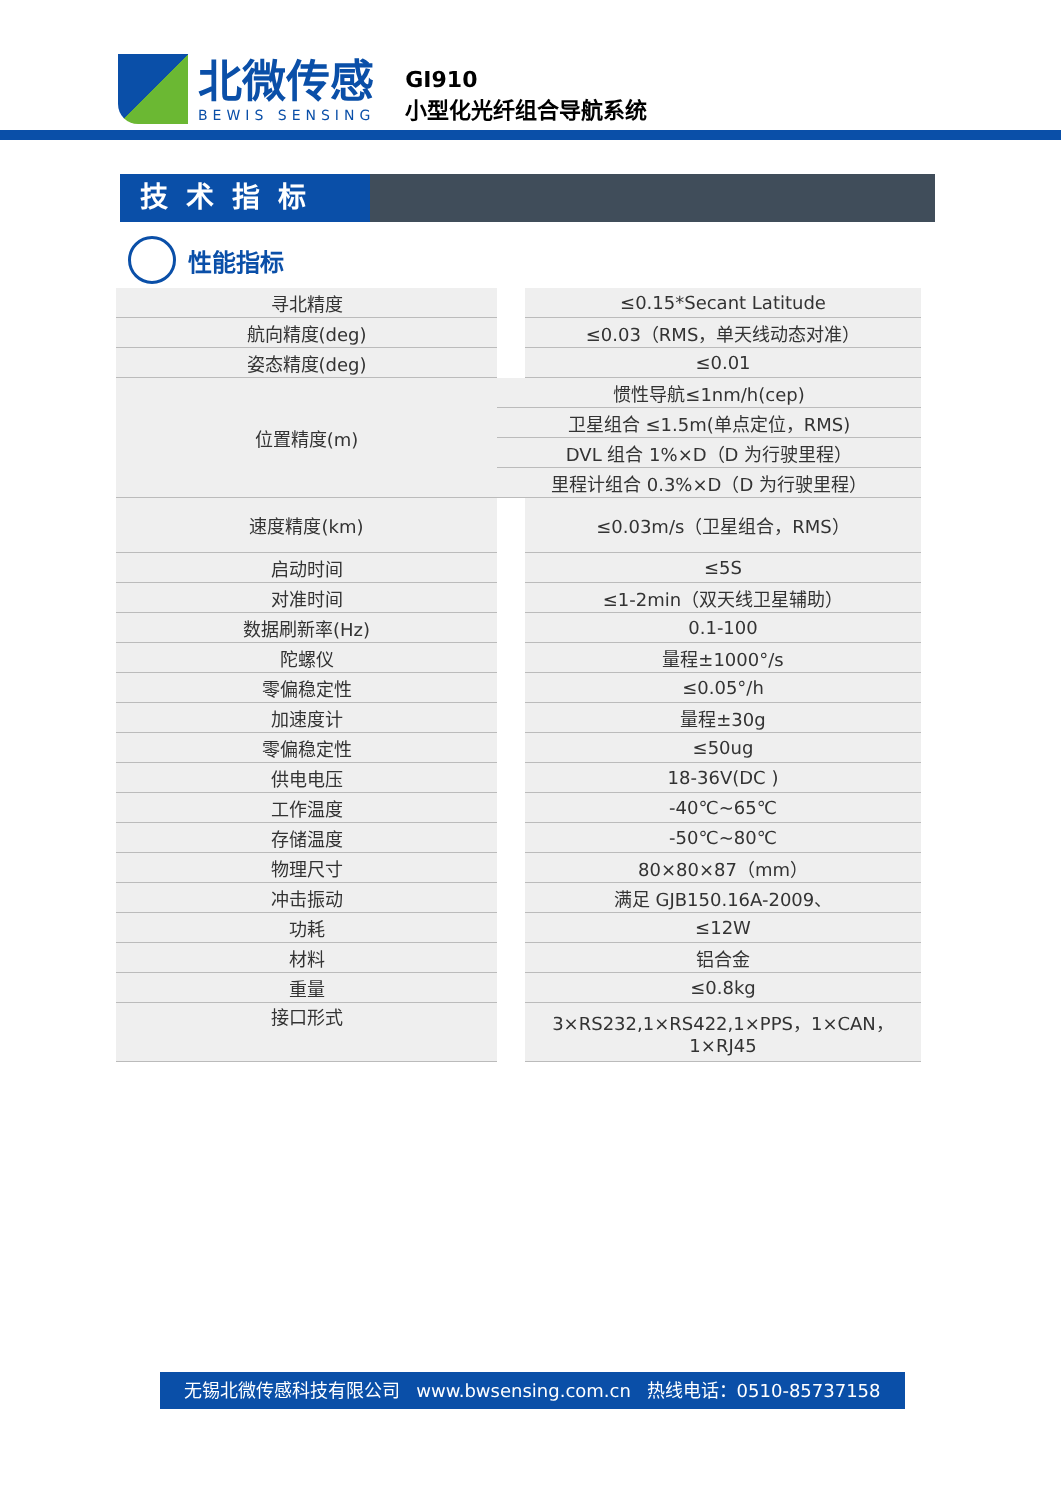北微传感
BEWIS SENSING
GI910
小型化光纤组合导航系统
技术指标
性能指标
| 寻北精度 | | ≤0.15*Secant Latitude |
| 航向精度(deg) | | ≤0.03（RMS，单天线动态对准） |
| 姿态精度(deg) | | ≤0.01 |
| 位置精度(m) | 惯性导航≤1nm/h(cep) | |
| | 卫星组合 ≤1.5m(单点定位，RMS) | |
| | DVL 组合 1%×D（D 为行驶里程） | |
| | 里程计组合 0.3%×D（D 为行驶里程） | |
| 速度精度(km) | | ≤0.03m/s（卫星组合，RMS） |
| 启动时间 | | ≤5S |
| 对准时间 | | ≤1-2min（双天线卫星辅助） |
| 数据刷新率(Hz) | | 0.1-100 |
| 陀螺仪 | | 量程±1000°/s |
| 零偏稳定性 | | ≤0.05°/h |
| 加速度计 | | 量程±30g |
| 零偏稳定性 | | ≤50ug |
| 供电电压 | | 18-36V(DC ) |
| 工作温度 | | -40℃~65℃ |
| 存储温度 | | -50℃~80℃ |
| 物理尺寸 | | 80×80×87（mm） |
| 冲击振动 | | 满足 GJB150.16A-2009、 |
| 功耗 | | ≤12W |
| 材料 | | 铝合金 |
| 重量 | | ≤0.8kg |
| 接口形式 | | 3×RS232,1×RS422,1×PPS，1×CAN， 1×RJ45 |
无锡北微传感科技有限公司 www.bwsensing.com.cn 热线电话：0510-85737158